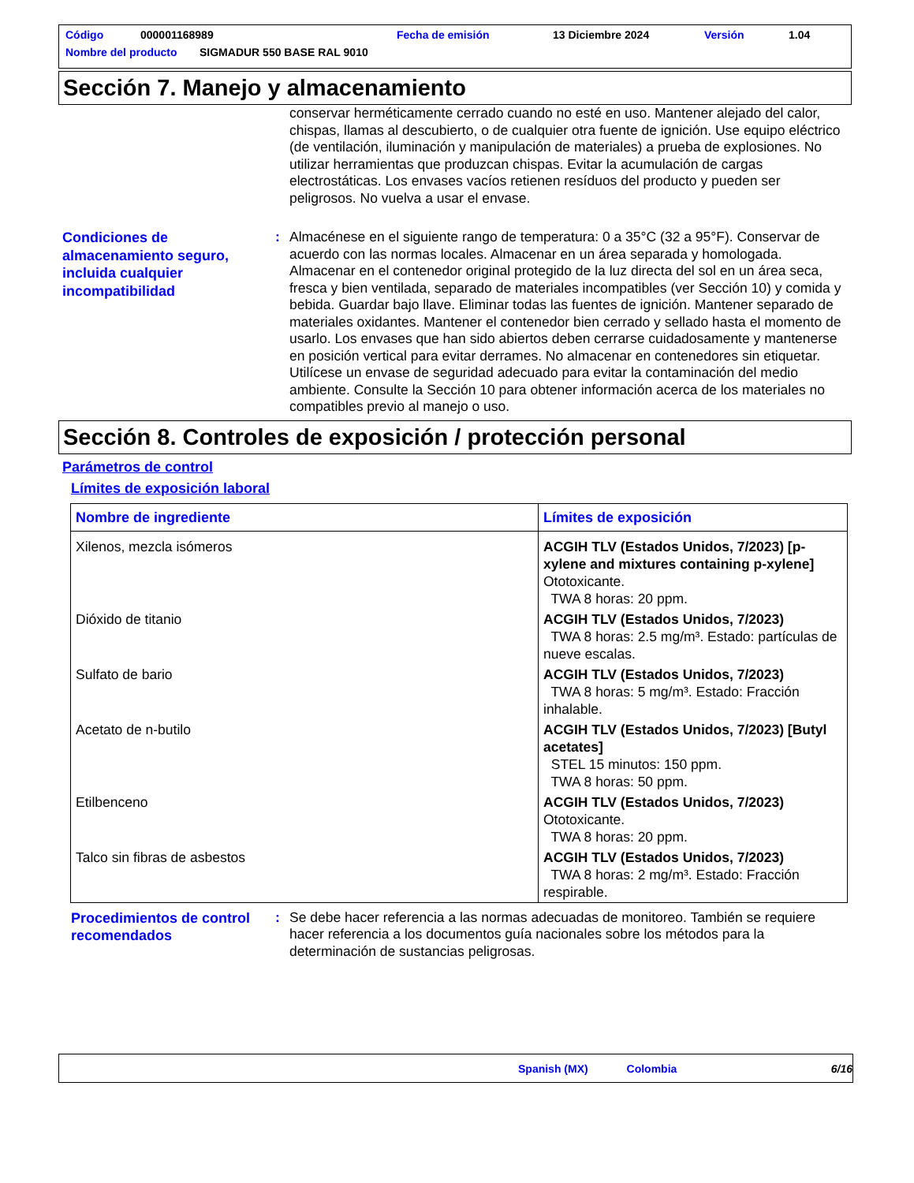Código 000001168989 Fecha de emisión 13 Diciembre 2024 Versión 1.04
Nombre del producto SIGMADUR 550 BASE RAL 9010
Sección 7. Manejo y almacenamiento
conservar herméticamente cerrado cuando no esté en uso. Mantener alejado del calor, chispas, llamas al descubierto, o de cualquier otra fuente de ignición. Use equipo eléctrico (de ventilación, iluminación y manipulación de materiales) a prueba de explosiones. No utilizar herramientas que produzcan chispas. Evitar la acumulación de cargas electrostáticas. Los envases vacíos retienen resíduos del producto y pueden ser peligrosos. No vuelva a usar el envase.
Condiciones de almacenamiento seguro, incluida cualquier incompatibilidad
: Almacénese en el siguiente rango de temperatura: 0 a 35°C (32 a 95°F). Conservar de acuerdo con las normas locales. Almacenar en un área separada y homologada. Almacenar en el contenedor original protegido de la luz directa del sol en un área seca, fresca y bien ventilada, separado de materiales incompatibles (ver Sección 10) y comida y bebida. Guardar bajo llave. Eliminar todas las fuentes de ignición. Mantener separado de materiales oxidantes. Mantener el contenedor bien cerrado y sellado hasta el momento de usarlo. Los envases que han sido abiertos deben cerrarse cuidadosamente y mantenerse en posición vertical para evitar derrames. No almacenar en contenedores sin etiquetar. Utilícese un envase de seguridad adecuado para evitar la contaminación del medio ambiente. Consulte la Sección 10 para obtener información acerca de los materiales no compatibles previo al manejo o uso.
Sección 8. Controles de exposición / protección personal
Parámetros de control
Límites de exposición laboral
| Nombre de ingrediente | Límites de exposición |
| --- | --- |
| Xilenos, mezcla isómeros | ACGIH TLV (Estados Unidos, 7/2023) [p-xylene and mixtures containing p-xylene] Ototoxicante. TWA 8 horas: 20 ppm. |
| Dióxido de titanio | ACGIH TLV (Estados Unidos, 7/2023) TWA 8 horas: 2.5 mg/m³. Estado: partículas de nueve escalas. |
| Sulfato de bario | ACGIH TLV (Estados Unidos, 7/2023) TWA 8 horas: 5 mg/m³. Estado: Fracción inhalable. |
| Acetato de n-butilo | ACGIH TLV (Estados Unidos, 7/2023) [Butyl acetates] STEL 15 minutos: 150 ppm. TWA 8 horas: 50 ppm. |
| Etilbenceno | ACGIH TLV (Estados Unidos, 7/2023) Ototoxicante. TWA 8 horas: 20 ppm. |
| Talco sin fibras de asbestos | ACGIH TLV (Estados Unidos, 7/2023) TWA 8 horas: 2 mg/m³. Estado: Fracción respirable. |
Procedimientos de control recomendados
: Se debe hacer referencia a las normas adecuadas de monitoreo. También se requiere hacer referencia a los documentos guía nacionales sobre los métodos para la determinación de sustancias peligrosas.
Spanish (MX) Colombia 6/16